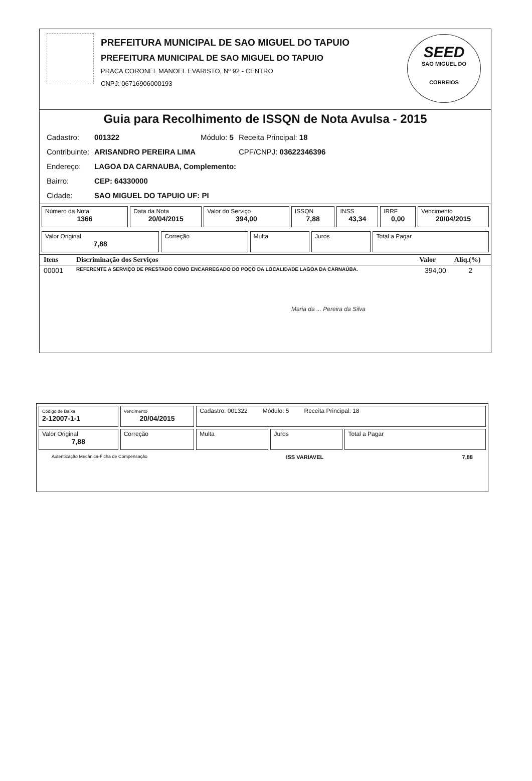PREFEITURA MUNICIPAL DE SAO MIGUEL DO TAPUIO
PREFEITURA MUNICIPAL DE SAO MIGUEL DO TAPUIO
PRACA CORONEL MANOEL EVARISTO, Nº 92 - CENTRO
CNPJ: 06716906000193
SEED
SAO MIGUEL DO
CORREIOS
Guia para Recolhimento de ISSQN de Nota Avulsa - 2015
| Cadastro: | 001322 | Módulo: 5 | Receita Principal: 18 |
| Contribuinte: | ARISANDRO PEREIRA LIMA | | CPF/CNPJ: 03622346396 |
| Endereço: | LAGOA DA CARNAUBA, Complemento: | | |
| Bairro: | CEP: 64330000 | | |
| Cidade: | SAO MIGUEL DO TAPUIO UF: PI | | |
| Número da Nota 1366 | Data da Nota 20/04/2015 | Valor do Serviço 394,00 | ISSQN 7,88 | INSS 43,34 | IRRF 0,00 | Vencimento 20/04/2015 |
| Valor Original 7,88 | Correção | Multa | Juros | Total a Pagar |
| Itens | Discriminação dos Serviços | Valor | Aliq.(%) |
| --- | --- | --- | --- |
| 00001 | REFERENTE A SERVIÇO DE PRESTADO COMO ENCARREGADO DO POÇO DA LOCALIDADE LAGOA DA CARNAÚBA. | 394,00 | 2 |
Maria da ... Pereira da Silva
| Código de Baixa 2-12007-1-1 | Vencimento 20/04/2015 | Cadastro: 001322 Módulo: 5 Receita Principal: 18 | | |
| Valor Original 7,88 | Correção | Multa | Juros | Total a Pagar |
Autenticação Mecânica-Ficha de Compensação ISS VARIAVEL 7,88